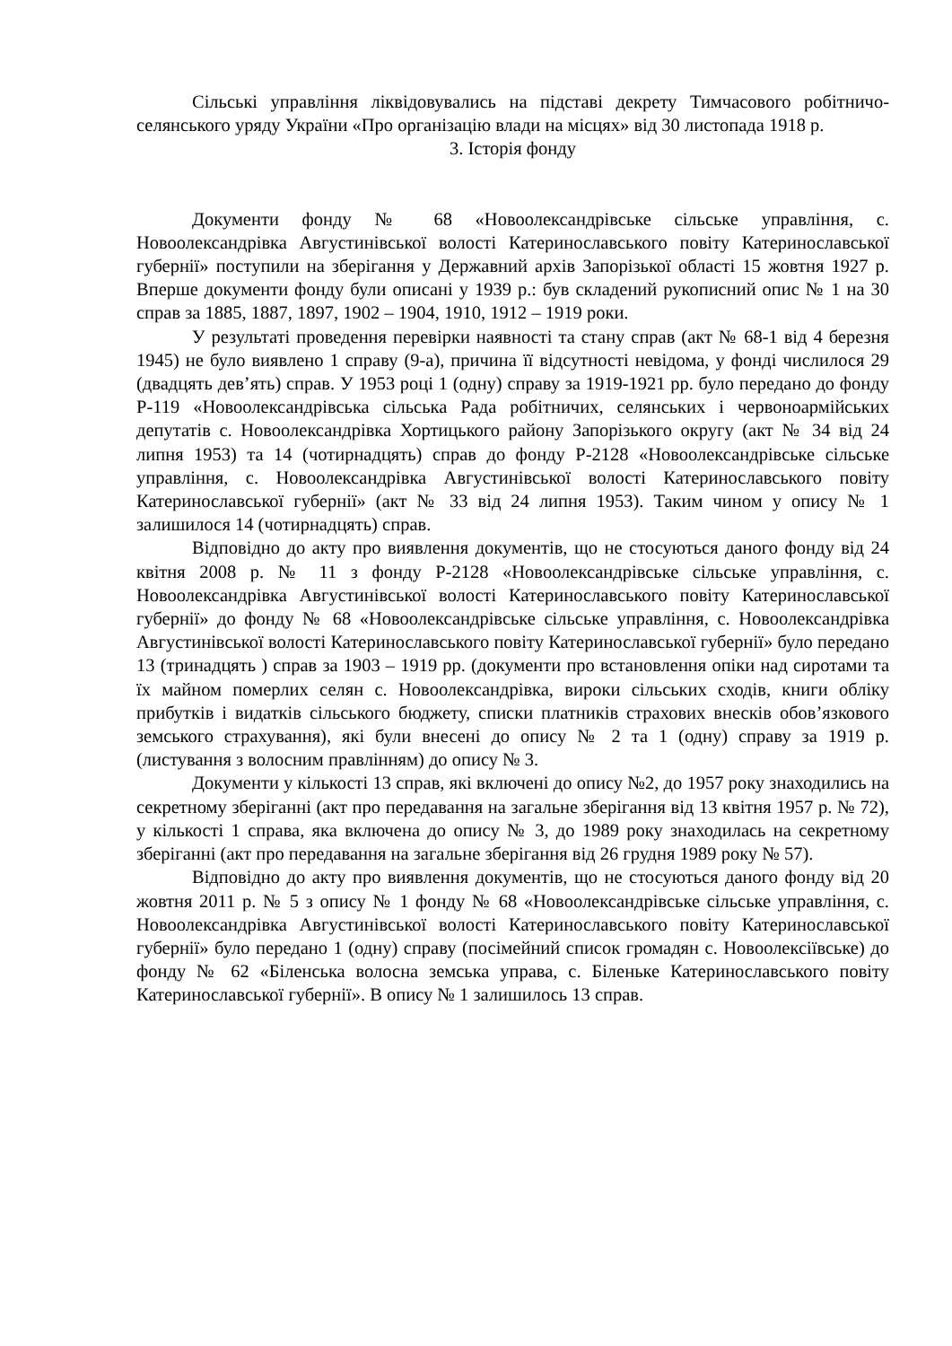Сільські управління ліквідовувались на підставі декрету Тимчасового робітничо-селянського уряду України «Про організацію влади на місцях» від 30 листопада 1918 р.
3. Історія фонду
Документи фонду № 68 «Новоолександрівське сільське управління, с. Новоолександрівка Августинівської волості Катеринославського повіту Катеринославської губернії» поступили на зберігання у Державний архів Запорізької області 15 жовтня 1927 р. Вперше документи фонду були описані у 1939 р.: був складений рукописний опис № 1 на 30 справ за 1885, 1887, 1897, 1902 – 1904, 1910, 1912 – 1919 роки.
У результаті проведення перевірки наявності та стану справ (акт № 68-1 від 4 березня 1945) не було виявлено 1 справу (9-а), причина її відсутності невідома, у фонді числилося 29 (двадцять дев’ять) справ. У 1953 році 1 (одну) справу за 1919-1921 рр. було передано до фонду Р-119 «Новоолександрівська сільська Рада робітничих, селянських і червоноармійських депутатів с. Новоолександрівка Хортицького району Запорізького округу (акт № 34 від 24 липня 1953) та 14 (чотирнадцять) справ до фонду Р-2128 «Новоолександрівське сільське управління, с. Новоолександрівка Августинівської волості Катеринославського повіту Катеринославської губернії» (акт № 33 від 24 липня 1953). Таким чином у опису № 1 залишилося 14 (чотирнадцять) справ.
Відповідно до акту про виявлення документів, що не стосуються даного фонду від 24 квітня 2008 р. № 11 з фонду Р-2128 «Новоолександрівське сільське управління, с. Новоолександрівка Августинівської волості Катеринославського повіту Катеринославської губернії» до фонду № 68 «Новоолександрівське сільське управління, с. Новоолександрівка Августинівської волості Катеринославського повіту Катеринославської губернії» було передано 13 (тринадцять ) справ за 1903 – 1919 рр. (документи про встановлення опіки над сиротами та їх майном померлих селян с. Новоолександрівка, вироки сільських сходів, книги обліку прибутків і видатків сільського бюджету, списки платників страхових внесків обов’язкового земського страхування), які були внесені до опису № 2 та 1 (одну) справу за 1919 р. (листування з волосним правлінням) до опису № 3.
Документи у кількості 13 справ, які включені до опису №2, до 1957 року знаходились на секретному зберіганні (акт про передавання на загальне зберігання від 13 квітня 1957 р. № 72), у кількості 1 справа, яка включена до опису № 3, до 1989 року знаходилась на секретному зберіганні (акт про передавання на загальне зберігання від 26 грудня 1989 року № 57).
Відповідно до акту про виявлення документів, що не стосуються даного фонду від 20 жовтня 2011 р. № 5 з опису № 1 фонду № 68 «Новоолександрівське сільське управління, с. Новоолександрівка Августинівської волості Катеринославського повіту Катеринославської губернії» було передано 1 (одну) справу (посімейний список громадян с. Новоолексіївське) до фонду № 62 «Біленська волосна земська управа, с. Біленьке Катеринославського повіту Катеринославської губернії». В опису № 1 залишилось 13 справ.